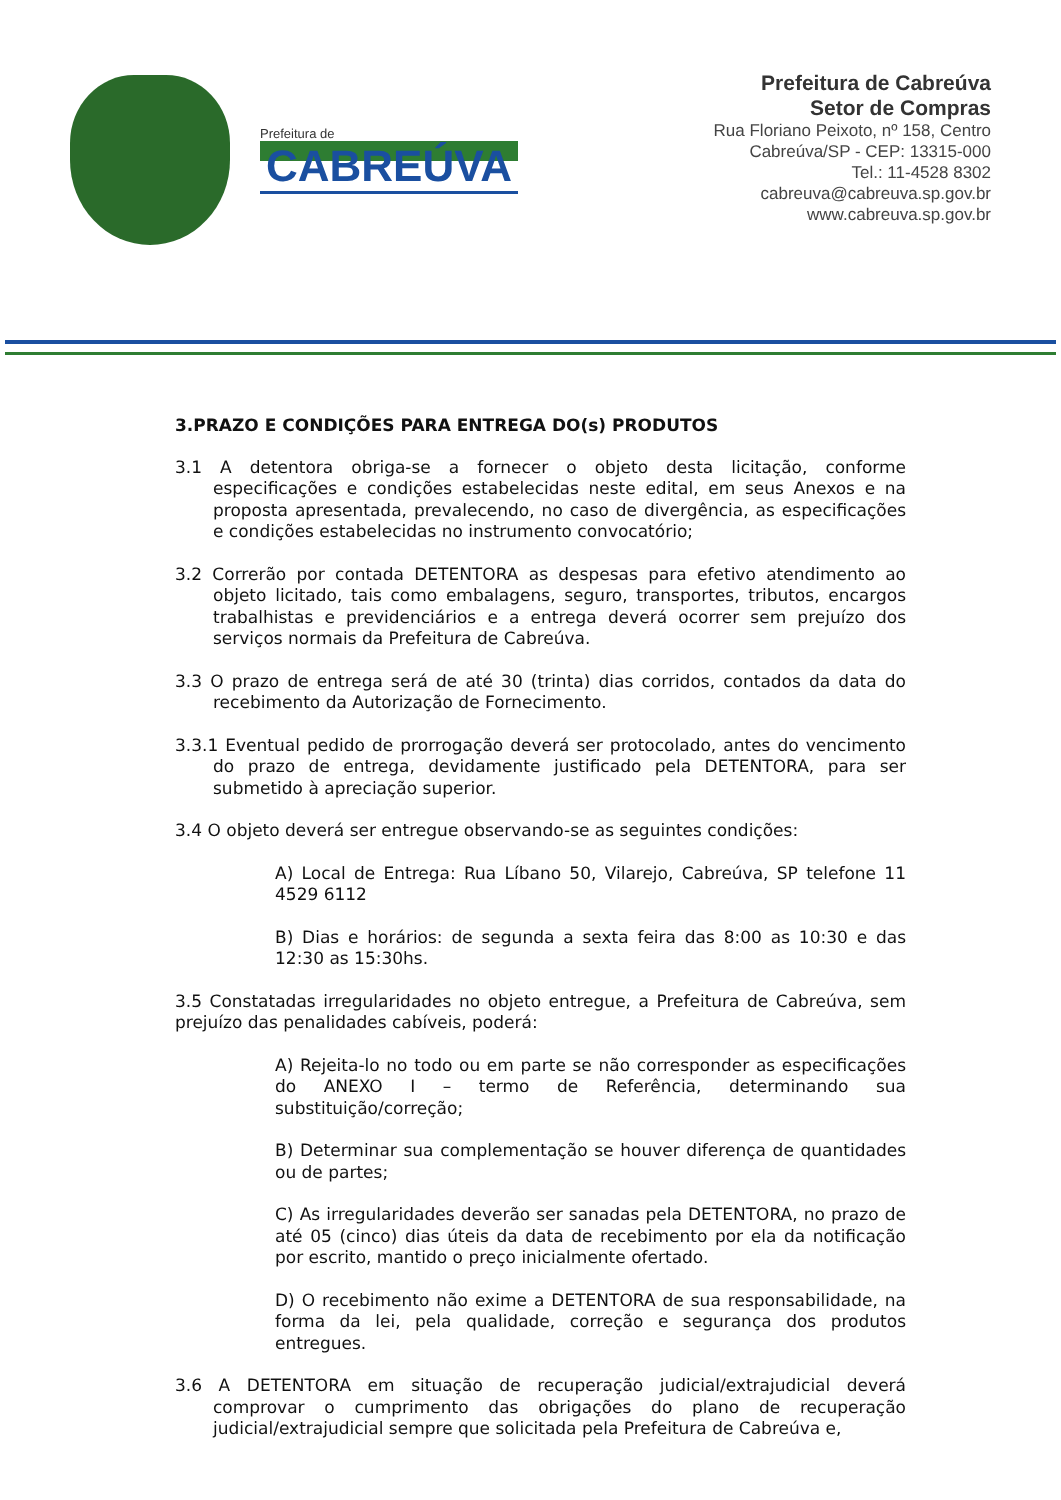Prefeitura de
CABREÚVA
Prefeitura de Cabreúva
Setor de Compras
Rua Floriano Peixoto, nº 158, Centro
Cabreúva/SP - CEP: 13315-000
Tel.: 11-4528 8302
cabreuva@cabreuva.sp.gov.br
www.cabreuva.sp.gov.br
3.PRAZO E CONDIÇÕES PARA ENTREGA DO(s) PRODUTOS
3.1 A detentora obriga-se a fornecer o objeto desta licitação, conforme especificações e condições estabelecidas neste edital, em seus Anexos e na proposta apresentada, prevalecendo, no caso de divergência, as especificações e condições estabelecidas no instrumento convocatório;
3.2 Correrão por contada DETENTORA as despesas para efetivo atendimento ao objeto licitado, tais como embalagens, seguro, transportes, tributos, encargos trabalhistas e previdenciários e a entrega deverá ocorrer sem prejuízo dos serviços normais da Prefeitura de Cabreúva.
3.3 O prazo de entrega será de até 30 (trinta) dias corridos, contados da data do recebimento da Autorização de Fornecimento.
3.3.1 Eventual pedido de prorrogação deverá ser protocolado, antes do vencimento do prazo de entrega, devidamente justificado pela DETENTORA, para ser submetido à apreciação superior.
3.4 O objeto deverá ser entregue observando-se as seguintes condições:
A) Local de Entrega: Rua Líbano 50, Vilarejo, Cabreúva, SP telefone 11 4529 6112
B) Dias e horários: de segunda a sexta feira das 8:00 as 10:30 e das 12:30 as 15:30hs.
3.5 Constatadas irregularidades no objeto entregue, a Prefeitura de Cabreúva, sem prejuízo das penalidades cabíveis, poderá:
A) Rejeita-lo no todo ou em parte se não corresponder as especificações do ANEXO I – termo de Referência, determinando sua substituição/correção;
B) Determinar sua complementação se houver diferença de quantidades ou de partes;
C) As irregularidades deverão ser sanadas pela DETENTORA, no prazo de até 05 (cinco) dias úteis da data de recebimento por ela da notificação por escrito, mantido o preço inicialmente ofertado.
D) O recebimento não exime a DETENTORA de sua responsabilidade, na forma da lei, pela qualidade, correção e segurança dos produtos entregues.
3.6 A DETENTORA em situação de recuperação judicial/extrajudicial deverá comprovar o cumprimento das obrigações do plano de recuperação judicial/extrajudicial sempre que solicitada pela Prefeitura de Cabreúva e,